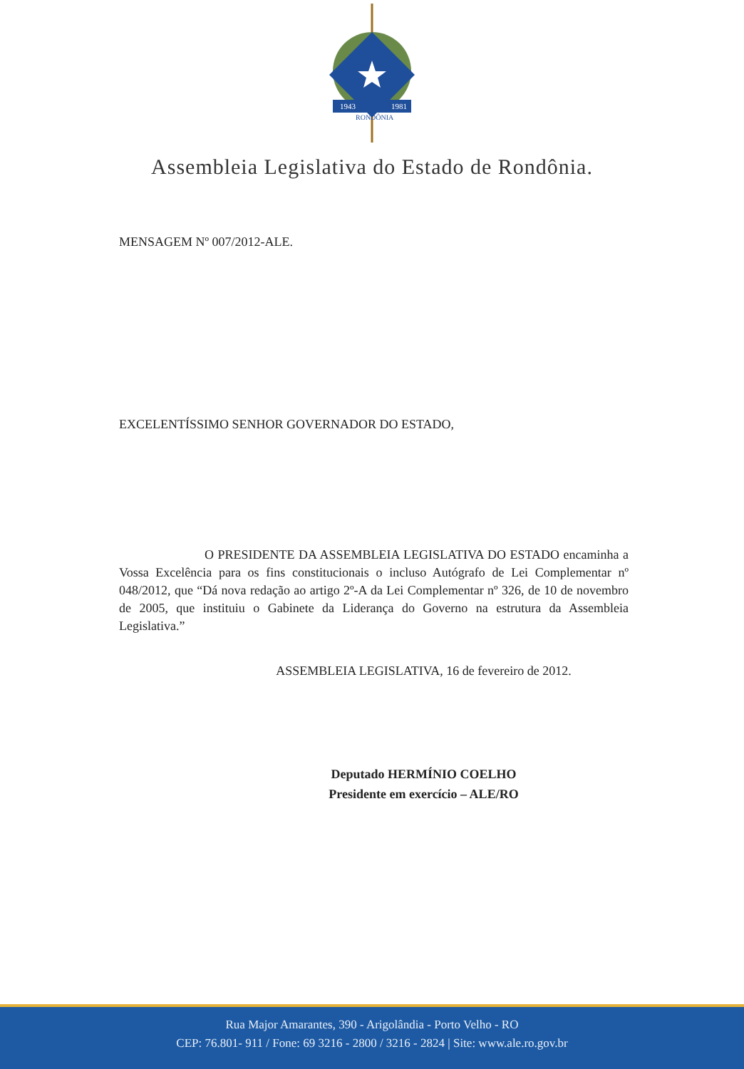1943
1981
RONDÔNIA
Assembleia Legislativa do Estado de Rondônia.
MENSAGEM Nº 007/2012-ALE.
EXCELENTÍSSIMO SENHOR GOVERNADOR DO ESTADO,
O PRESIDENTE DA ASSEMBLEIA LEGISLATIVA DO ESTADO encaminha a Vossa Excelência para os fins constitucionais o incluso Autógrafo de Lei Complementar nº 048/2012, que “Dá nova redação ao artigo 2º-A da Lei Complementar nº 326, de 10 de novembro de 2005, que instituiu o Gabinete da Liderança do Governo na estrutura da Assembleia Legislativa.”
ASSEMBLEIA LEGISLATIVA, 16 de fevereiro de 2012.
Deputado HERMÍNIO COELHO
Presidente em exercício – ALE/RO
Rua Major Amarantes, 390 - Arigolândia - Porto Velho - RO
CEP: 76.801- 911 / Fone: 69 3216 - 2800 / 3216 - 2824 | Site: www.ale.ro.gov.br